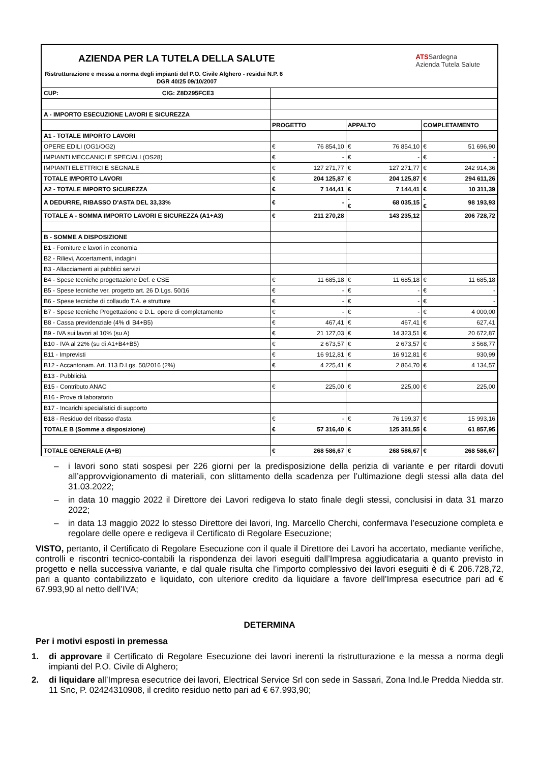AZIENDA PER LA TUTELA DELLA SALUTE
ATSSardegna
Azienda Tutela Salute
Ristrutturazione e messa a norma degli impianti del P.O. Civile Alghero - residui N.P. 6
DGR 40/25 09/10/2007
| CUP: CIG: Z8D295FCE3 | | | | | | |
| A - IMPORTO ESECUZIONE LAVORI E SICUREZZA | | | | | | |
| | PROGETTO | | APPALTO | | COMPLETAMENTO | |
| A1 - TOTALE IMPORTO LAVORI | | | | | | |
| OPERE EDILI (OG1/OG2) | € | 76 854,10 | € | 76 854,10 | € | 51 696,90 |
| IMPIANTI MECCANICI E SPECIALI (OS28) | € | - | € | - | € | - |
| IMPIANTI ELETTRICI E SEGNALE | € | 127 271,77 | € | 127 271,77 | € | 242 914,36 |
| TOTALE IMPORTO LAVORI | € | 204 125,87 | € | 204 125,87 | € | 294 611,26 |
| A2 - TOTALE IMPORTO SICUREZZA | € | 7 144,41 | € | 7 144,41 | € | 10 311,39 |
| A DEDURRE, RIBASSO D'ASTA DEL 33,33% | € | - | -€ | 68 035,15 | -€ | 98 193,93 |
| TOTALE A - SOMMA IMPORTO LAVORI E SICUREZZA (A1+A3) | € | 211 270,28 | | 143 235,12 | | 206 728,72 |
| B - SOMME A DISPOSIZIONE | | | | | | |
| B1 - Forniture e lavori in economia | | | | | | |
| B2 - Rilievi, Accertamenti, indagini | | | | | | |
| B3 - Allacciamenti ai pubblici servizi | | | | | | |
| B4 - Spese tecniche progettazione Def. e CSE | € | 11 685,18 | € | 11 685,18 | € | 11 685,18 |
| B5 - Spese tecniche ver. progetto art. 26 D.Lgs. 50/16 | € | - | € | - | € | - |
| B6 - Spese tecniche di collaudo T.A. e strutture | € | - | € | - | € | - |
| B7 - Spese tecniche Progettazione e D.L. opere di completamento | € | - | € | - | € | 4 000,00 |
| B8 - Cassa previdenziale (4% di B4+B5) | € | 467,41 | € | 467,41 | € | 627,41 |
| B9 - IVA sui lavori al 10% (su A) | € | 21 127,03 | € | 14 323,51 | € | 20 672,87 |
| B10 - IVA al 22% (su di A1+B4+B5) | € | 2 673,57 | € | 2 673,57 | € | 3 568,77 |
| B11 - Imprevisti | € | 16 912,81 | € | 16 912,81 | € | 930,99 |
| B12 - Accantonam. Art. 113 D.Lgs. 50/2016 (2%) | € | 4 225,41 | € | 2 864,70 | € | 4 134,57 |
| B13 - Pubblicità | | | | | | |
| B15 - Contributo ANAC | € | 225,00 | € | 225,00 | € | 225,00 |
| B16 - Prove di laboratorio | | | | | | |
| B17 - Incarichi specialistici di supporto | | | | | | |
| B18 - Residuo del ribasso d'asta | € | - | € | 76 199,37 | € | 15 993,16 |
| TOTALE B (Somme a disposizione) | € | 57 316,40 | € | 125 351,55 | € | 61 857,95 |
| TOTALE GENERALE (A+B) | € | 268 586,67 | € | 268 586,67 | € | 268 586,67 |
– i lavori sono stati sospesi per 226 giorni per la predisposizione della perizia di variante e per ritardi dovuti all’approvvigionamento di materiali, con slittamento della scadenza per l’ultimazione degli stessi alla data del 31.03.2022;
– in data 10 maggio 2022 il Direttore dei Lavori redigeva lo stato finale degli stessi, conclusisi in data 31 marzo 2022;
– in data 13 maggio 2022 lo stesso Direttore dei lavori, Ing. Marcello Cherchi, confermava l’esecuzione completa e regolare delle opere e redigeva il Certificato di Regolare Esecuzione;
VISTO, pertanto, il Certificato di Regolare Esecuzione con il quale il Direttore dei Lavori ha accertato, mediante verifiche, controlli e riscontri tecnico-contabili la rispondenza dei lavori eseguiti dall’Impresa aggiudicataria a quanto previsto in progetto e nella successiva variante, e dal quale risulta che l’importo complessivo dei lavori eseguiti è di € 206.728,72, pari a quanto contabilizzato e liquidato, con ulteriore credito da liquidare a favore dell’Impresa esecutrice pari ad € 67.993,90 al netto dell’IVA;
DETERMINA
Per i motivi esposti in premessa
1. di approvare il Certificato di Regolare Esecuzione dei lavori inerenti la ristrutturazione e la messa a norma degli impianti del P.O. Civile di Alghero;
2. di liquidare all’Impresa esecutrice dei lavori, Electrical Service Srl con sede in Sassari, Zona Ind.le Predda Niedda str. 11 Snc, P. 02424310908, il credito residuo netto pari ad € 67.993,90;